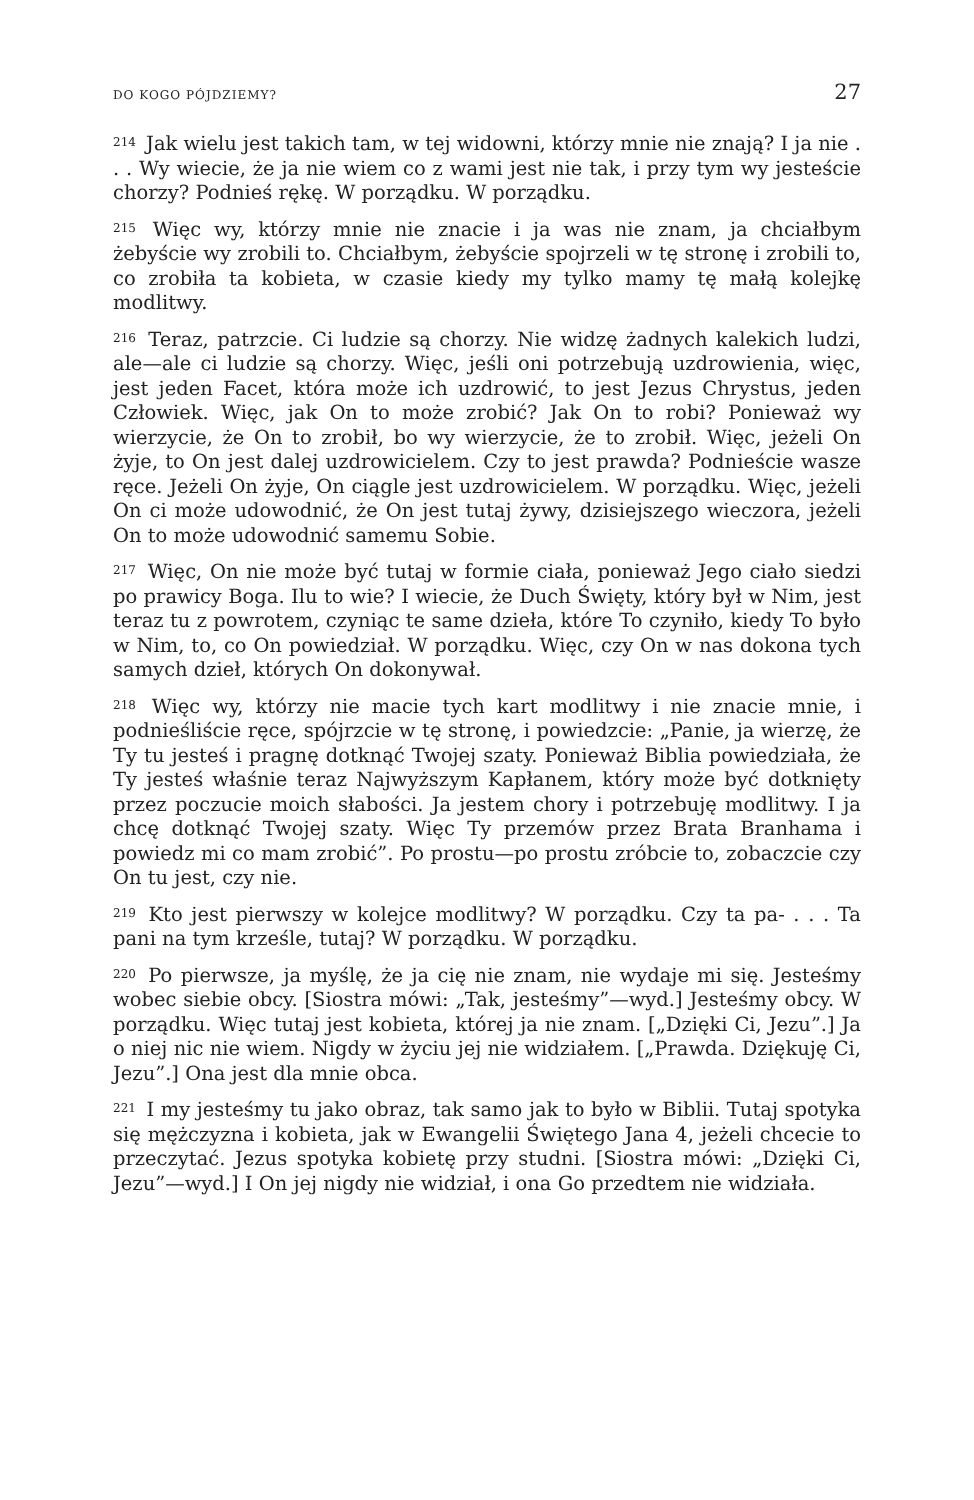DO KOGO PÓJDZIEMY? 27
<sup>214</sup> Jak wielu jest takich tam, w tej widowni, którzy mnie nie znają? I ja nie . . . Wy wiecie, że ja nie wiem co z wami jest nie tak, i przy tym wy jesteście chorzy? Podnieś rękę. W porządku. W porządku.
<sup>215</sup> Więc wy, którzy mnie nie znacie i ja was nie znam, ja chciałbym żebyście wy zrobili to. Chciałbym, żebyście spojrzeli w tę stronę i zrobili to, co zrobiła ta kobieta, w czasie kiedy my tylko mamy tę małą kolejkę modlitwy.
<sup>216</sup> Teraz, patrzcie. Ci ludzie są chorzy. Nie widzę żadnych kalekich ludzi, ale—ale ci ludzie są chorzy. Więc, jeśli oni potrzebują uzdrowienia, więc, jest jeden Facet, która może ich uzdrowić, to jest Jezus Chrystus, jeden Człowiek. Więc, jak On to może zrobić? Jak On to robi? Ponieważ wy wierzycie, że On to zrobił, bo wy wierzycie, że to zrobił. Więc, jeżeli On żyje, to On jest dalej uzdrowicielem. Czy to jest prawda? Podnieście wasze ręce. Jeżeli On żyje, On ciągle jest uzdrowicielem. W porządku. Więc, jeżeli On ci może udowodnić, że On jest tutaj żywy, dzisiejszego wieczora, jeżeli On to może udowodnić samemu Sobie.
<sup>217</sup> Więc, On nie może być tutaj w formie ciała, ponieważ Jego ciało siedzi po prawicy Boga. Ilu to wie? I wiecie, że Duch Święty, który był w Nim, jest teraz tu z powrotem, czyniąc te same dzieła, które To czyniło, kiedy To było w Nim, to, co On powiedział. W porządku. Więc, czy On w nas dokona tych samych dzieł, których On dokonywał.
<sup>218</sup> Więc wy, którzy nie macie tych kart modlitwy i nie znacie mnie, i podnieśliście ręce, spójrzcie w tę stronę, i powiedzcie: „Panie, ja wierzę, że Ty tu jesteś i pragnę dotknąć Twojej szaty. Ponieważ Biblia powiedziała, że Ty jesteś właśnie teraz Najwyższym Kapłanem, który może być dotknięty przez poczucie moich słabości. Ja jestem chory i potrzebuję modlitwy. I ja chcę dotknąć Twojej szaty. Więc Ty przemów przez Brata Branhama i powiedz mi co mam zrobić”. Po prostu—po prostu zróbcie to, zobaczcie czy On tu jest, czy nie.
<sup>219</sup> Kto jest pierwszy w kolejce modlitwy? W porządku. Czy ta pa- . . . Ta pani na tym krześle, tutaj? W porządku. W porządku.
<sup>220</sup> Po pierwsze, ja myślę, że ja cię nie znam, nie wydaje mi się. Jesteśmy wobec siebie obcy. [Siostra mówi: „Tak, jesteśmy”—wyd.] Jesteśmy obcy. W porządku. Więc tutaj jest kobieta, której ja nie znam. [„Dzięki Ci, Jezu”.] Ja o niej nic nie wiem. Nigdy w życiu jej nie widziałem. [„Prawda. Dziękuję Ci, Jezu”.] Ona jest dla mnie obca.
<sup>221</sup> I my jesteśmy tu jako obraz, tak samo jak to było w Biblii. Tutaj spotyka się mężczyzna i kobieta, jak w Ewangelii Świętego Jana 4, jeżeli chcecie to przeczytać. Jezus spotyka kobietę przy studni. [Siostra mówi: „Dzięki Ci, Jezu”—wyd.] I On jej nigdy nie widział, i ona Go przedtem nie widziała.